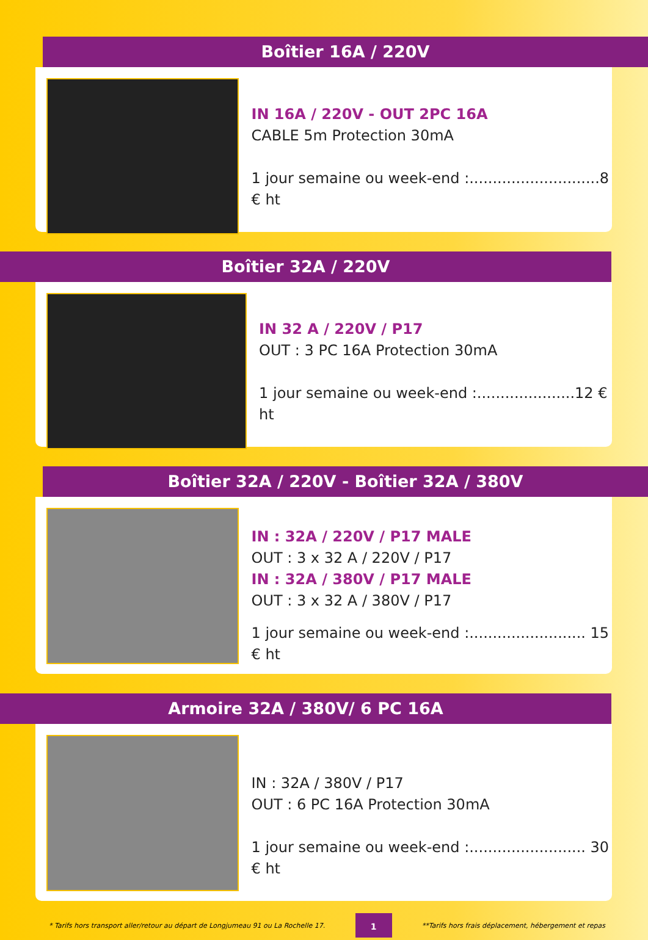Boîtier 16A / 220V
IN 16A / 220V - OUT 2PC 16A
CABLE 5m Protection 30mA
1 jour semaine ou week-end :............................8 € ht
Boîtier 32A / 220V
IN 32 A / 220V / P17
OUT : 3 PC 16A Protection 30mA
1 jour semaine ou week-end :.....................12 € ht
Boîtier 32A / 220V - Boîtier 32A / 380V
IN : 32A / 220V / P17 MALE
OUT : 3 x 32 A / 220V / P17
IN : 32A / 380V / P17 MALE
OUT : 3 x 32 A / 380V / P17
1 jour semaine ou week-end :......................... 15 € ht
Armoire 32A / 380V/ 6 PC 16A
IN : 32A / 380V / P17
OUT : 6 PC 16A Protection 30mA
1 jour semaine ou week-end :......................... 30 € ht
* Tarifs hors transport aller/retour au départ de Longjumeau 91 ou La Rochelle 17. 1 **Tarifs hors frais déplacement, hébergement et repas